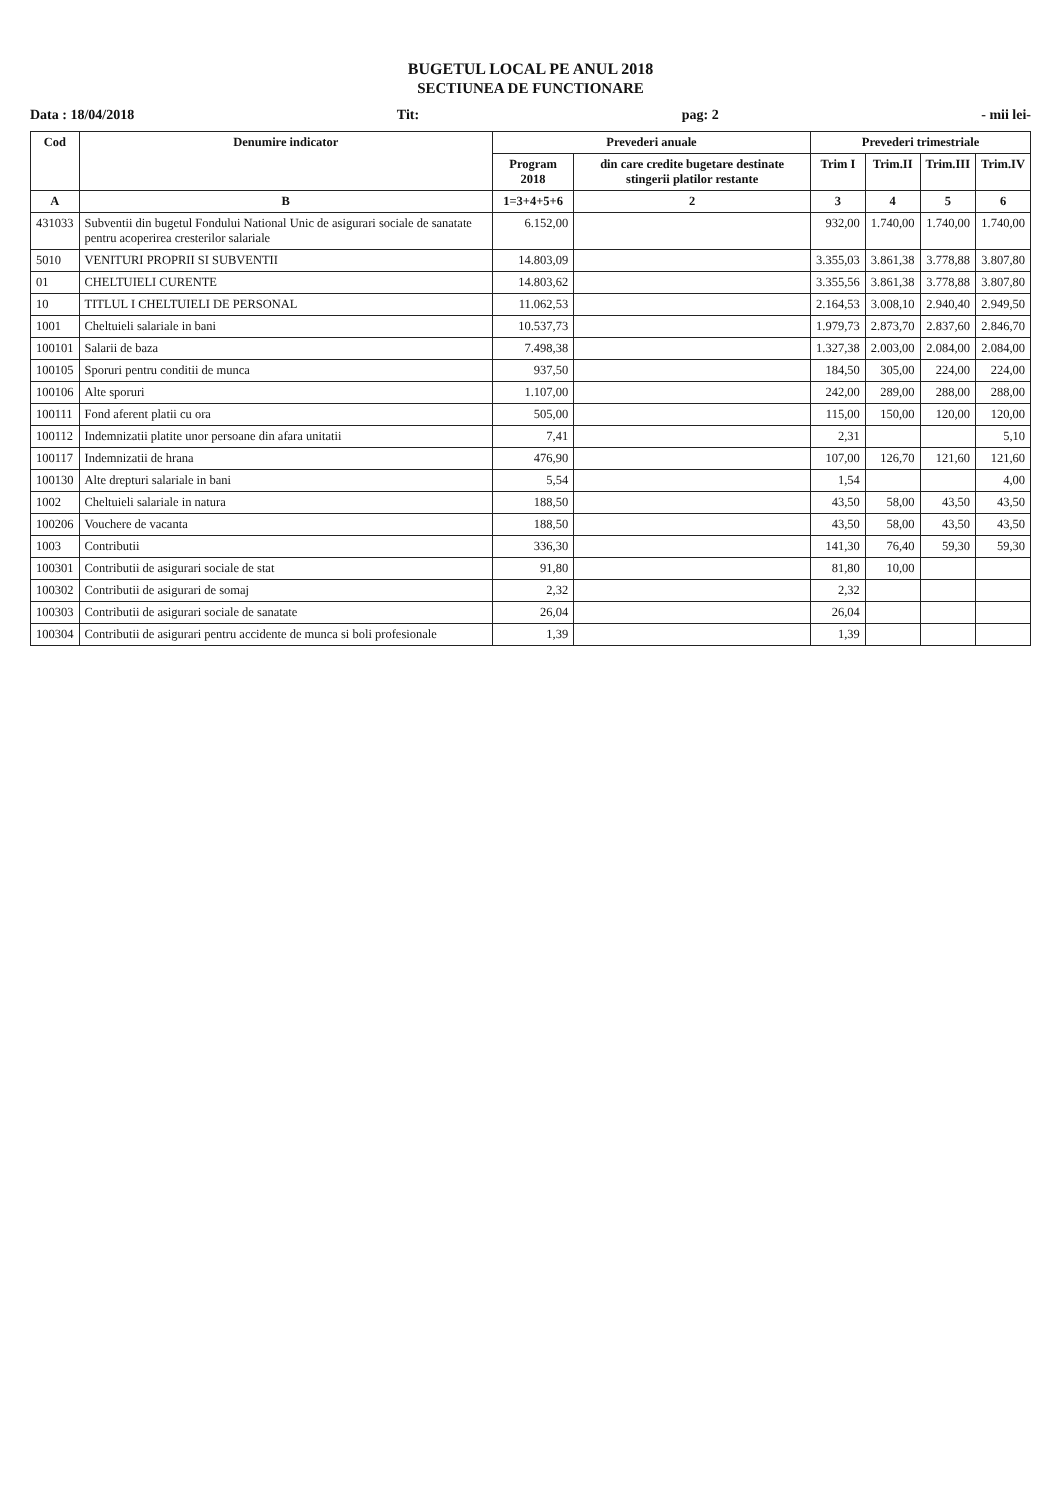BUGETUL LOCAL PE ANUL 2018
SECTIUNEA DE FUNCTIONARE
Data : 18/04/2018 Tit: pag: 2 - mii lei-
| Cod | Denumire indicator | Prevederi anuale | | Prevederi trimestriale | | | |
| --- | --- | --- | --- | --- | --- | --- | --- |
| | | Program 2018 | din care credite bugetare destinate stingerii platilor restante | Trim I | Trim.II | Trim.III | Trim.IV |
| A | B | 1=3+4+5+6 | 2 | 3 | 4 | 5 | 6 |
| 431033 | Subventii din bugetul Fondului National Unic de asigurari sociale de sanatate pentru acoperirea cresterilor salariale | 6.152,00 | | 932,00 | 1.740,00 | 1.740,00 | 1.740,00 |
| 5010 | VENITURI PROPRII SI SUBVENTII | 14.803,09 | | 3.355,03 | 3.861,38 | 3.778,88 | 3.807,80 |
| 01 | CHELTUIELI CURENTE | 14.803,62 | | 3.355,56 | 3.861,38 | 3.778,88 | 3.807,80 |
| 10 | TITLUL I CHELTUIELI DE PERSONAL | 11.062,53 | | 2.164,53 | 3.008,10 | 2.940,40 | 2.949,50 |
| 1001 | Cheltuieli salariale in bani | 10.537,73 | | 1.979,73 | 2.873,70 | 2.837,60 | 2.846,70 |
| 100101 | Salarii de baza | 7.498,38 | | 1.327,38 | 2.003,00 | 2.084,00 | 2.084,00 |
| 100105 | Sporuri pentru conditii de munca | 937,50 | | 184,50 | 305,00 | 224,00 | 224,00 |
| 100106 | Alte sporuri | 1.107,00 | | 242,00 | 289,00 | 288,00 | 288,00 |
| 100111 | Fond aferent platii cu ora | 505,00 | | 115,00 | 150,00 | 120,00 | 120,00 |
| 100112 | Indemnizatii platite unor persoane din afara unitatii | 7,41 | | 2,31 | | | 5,10 |
| 100117 | Indemnizatii de hrana | 476,90 | | 107,00 | 126,70 | 121,60 | 121,60 |
| 100130 | Alte drepturi salariale in bani | 5,54 | | 1,54 | | | 4,00 |
| 1002 | Cheltuieli salariale in natura | 188,50 | | 43,50 | 58,00 | 43,50 | 43,50 |
| 100206 | Vouchere de vacanta | 188,50 | | 43,50 | 58,00 | 43,50 | 43,50 |
| 1003 | Contributii | 336,30 | | 141,30 | 76,40 | 59,30 | 59,30 |
| 100301 | Contributii de asigurari sociale de stat | 91,80 | | 81,80 | 10,00 | | |
| 100302 | Contributii de asigurari de somaj | 2,32 | | 2,32 | | | |
| 100303 | Contributii de asigurari sociale de sanatate | 26,04 | | 26,04 | | | |
| 100304 | Contributii de asigurari pentru accidente de munca si boli profesionale | 1,39 | | 1,39 | | | |